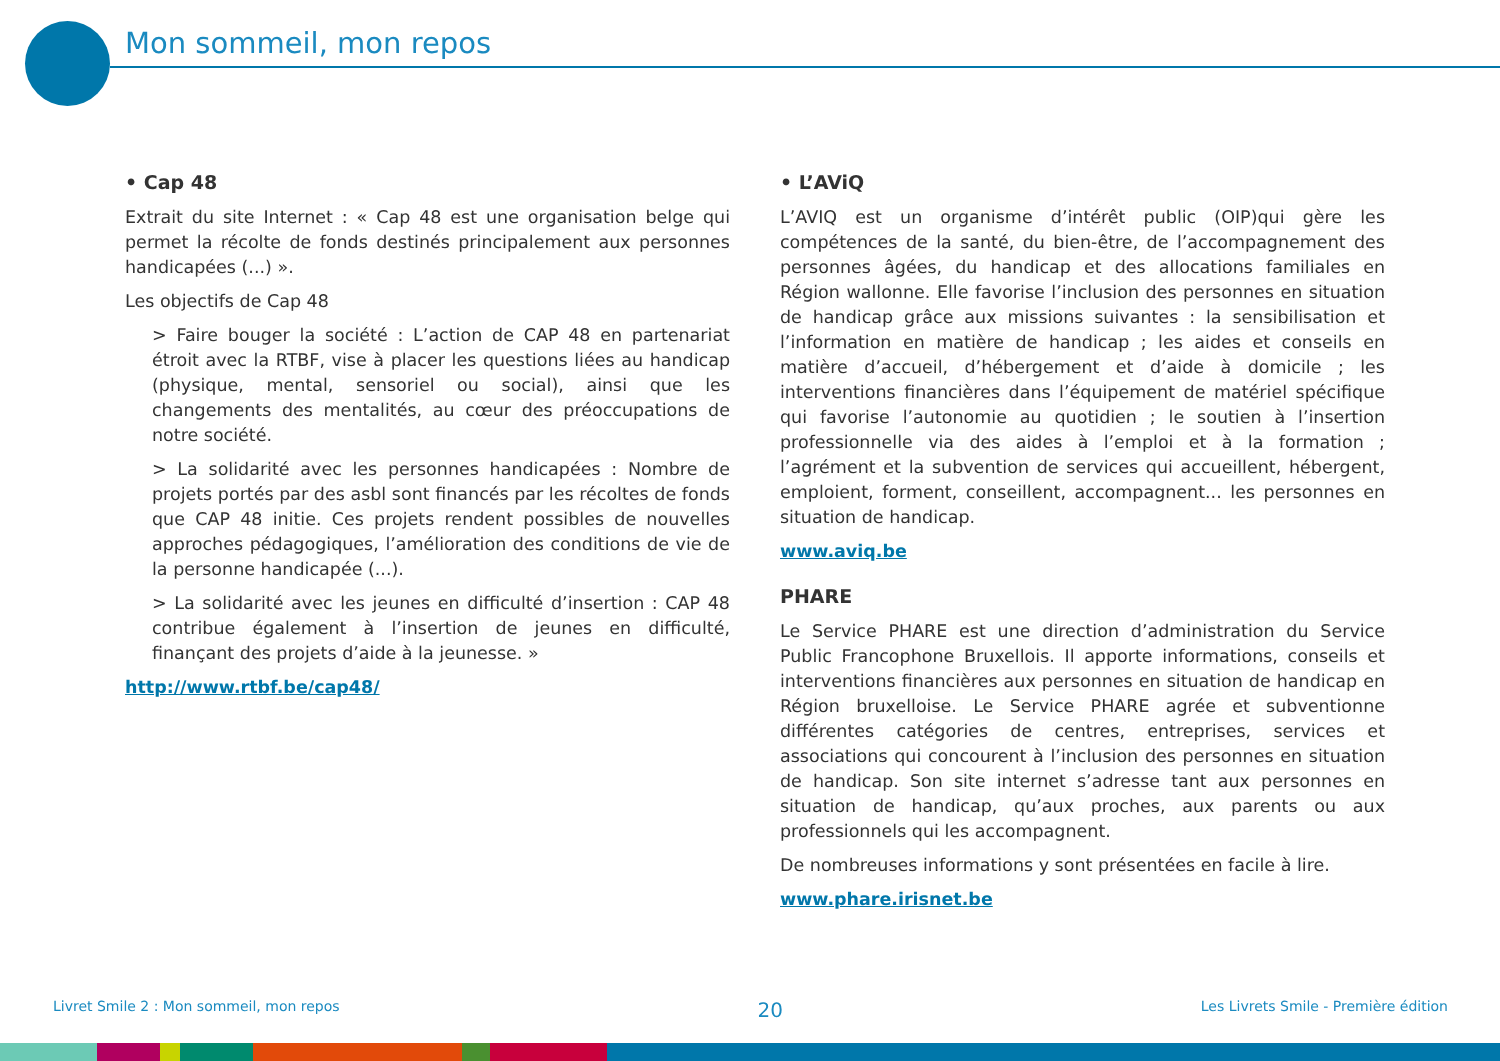Mon sommeil, mon repos
• Cap 48
Extrait du site Internet : « Cap 48 est une organisation belge qui permet la récolte de fonds destinés principalement aux personnes handicapées (...) ».
Les objectifs de Cap 48
> Faire bouger la société : L’action de CAP 48 en partenariat étroit avec la RTBF, vise à placer les questions liées au handicap (physique, mental, sensoriel ou social), ainsi que les changements des mentalités, au cœur des préoccupations de notre société.
> La solidarité avec les personnes handicapées : Nombre de projets portés par des asbl sont financés par les récoltes de fonds que CAP 48 initie. Ces projets rendent possibles de nouvelles approches pédagogiques, l’amélioration des conditions de vie de la personne handicapée (...).
> La solidarité avec les jeunes en difficulté d’insertion : CAP 48 contribue également à l’insertion de jeunes en difficulté, finançant des projets d’aide à la jeunesse. »
http://www.rtbf.be/cap48/
• L’AViQ
L’AVIQ est un organisme d’intérêt public (OIP)qui gère les compétences de la santé, du bien-être, de l’accompagnement des personnes âgées, du handicap et des allocations familiales en Région wallonne. Elle favorise l’inclusion des personnes en situation de handicap grâce aux missions suivantes : la sensibilisation et l’information en matière de handicap ; les aides et conseils en matière d’accueil, d’hébergement et d’aide à domicile ; les interventions financières dans l’équipement de matériel spécifique qui favorise l’autonomie au quotidien ; le soutien à l’insertion professionnelle via des aides à l’emploi et à la formation ; l’agrément et la subvention de services qui accueillent, hébergent, emploient, forment, conseillent, accompagnent... les personnes en situation de handicap.
www.aviq.be
PHARE
Le Service PHARE est une direction d’administration du Service Public Francophone Bruxellois. Il apporte informations, conseils et interventions financières aux personnes en situation de handicap en Région bruxelloise. Le Service PHARE agrée et subventionne différentes catégories de centres, entreprises, services et associations qui concourent à l’inclusion des personnes en situation de handicap. Son site internet s’adresse tant aux personnes en situation de handicap, qu’aux proches, aux parents ou aux professionnels qui les accompagnent.
De nombreuses informations y sont présentées en facile à lire.
www.phare.irisnet.be
Livret Smile 2 : Mon sommeil, mon repos 20 Les Livrets Smile - Première édition